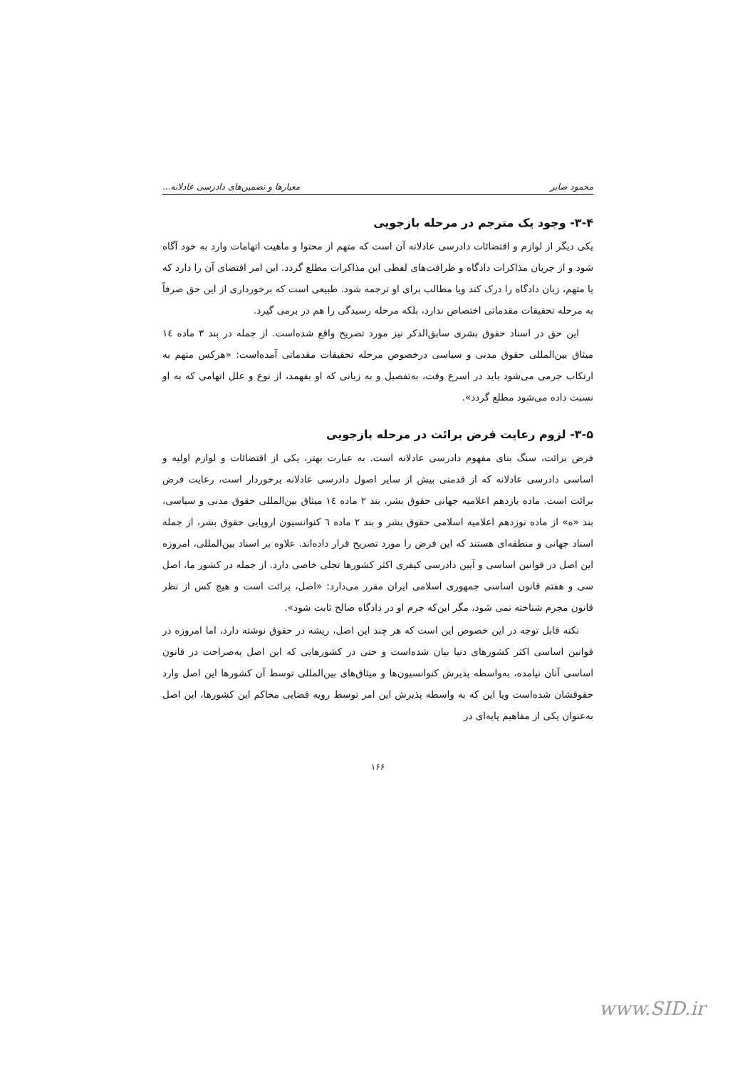محمود صابر معیارها و تضمین‌های دادرسی عادلانه...
۳-۴- وجود یک مترجم در مرحله بازجویی
یکی دیگر از لوازم و اقتضائات دادرسی عادلانه آن است که متهم از محتوا و ماهیت اتهامات وارد به خود آگاه شود و از جریان مذاکرات دادگاه و ظرافت‌های لفظی این مذاکرات مطلع گردد. این امر اقتضای آن را دارد که یا متهم، زبان دادگاه را درک کند ویا مطالب برای او ترجمه شود. طبیعی است که برخورداری از این حق صرفاً به مرحله تحقیقات مقدماتی اختصاص ندارد، بلکه مرحله رسیدگی را هم در برمی گیرد.
این حق در اسناد حقوق بشری سابق‌الذکر نیز مورد تصریح واقع شده‌است. از جمله در بند ۳ ماده ١٤ میثاق بین‌المللی حقوق مدنی و سیاسی درخصوص مرحله تحقیقات مقدماتی آمده‌است: «هرکس متهم به ارتکاب جرمی می‌شود باید در اسرع وقت، به‌تفصیل و به زبانی که او بفهمد، از نوع و علل اتهامی که به او نسبت داده می‌شود مطلع گردد».
۳-۵- لزوم رعایت فرض برائت در مرحله بازجویی
فرض برائت، سنگ بنای مفهوم دادرسی عادلانه است. به عبارت بهتر، یکی از اقتضائات و لوازم اولیه و اساسی دادرسی عادلانه که از قدمتی بیش از سایر اصول دادرسی عادلانه برخوردار است، رعایت فرض برائت است. ماده یازدهم اعلامیه جهانی حقوق بشر، بند ۲ ماده ١٤ میثاق بین‌المللی حقوق مدنی و سیاسی، بند «ه» از ماده نوزدهم اعلامیه اسلامی حقوق بشر و بند ۲ ماده ٦ کنوانسیون اروپایی حقوق بشر، از جمله اسناد جهانی و منطقه‌ای هستند که این فرض را مورد تصریح قرار داده‌اند. علاوه بر اسناد بین‌المللی، امروزه این اصل در قوانین اساسی و آیین دادرسی کیفری اکثر کشورها تجلی خاصی دارد. از جمله در کشور ما، اصل سی و هفتم قانون اساسی جمهوری اسلامی ایران مقرر می‌دارد: «اصل، برائت است و هیچ کس از نظر قانون مجرم شناخته نمی شود، مگر این‌که جرم او در دادگاه صالح ثابت شود».
نکته قابل توجه در این خصوص این است که هر چند این اصل، ریشه در حقوق نوشته دارد، اما امروزه در قوانین اساسی اکثر کشورهای دنیا بیان شده‌است و حتی در کشورهایی که این اصل به‌صراحت در قانون اساسی آنان نیامده، به‌واسطه پذیرش کنوانسیون‌ها و میثاق‌های بین‌المللی توسط آن کشورها این اصل وارد حقوقشان شده‌است ویا این که به واسطه پذیرش این امر توسط رویه قضایی محاکم این کشورها، این اصل به‌عنوان یکی از مفاهیم پایه‌ای در
۱۶۶
www.SID.ir